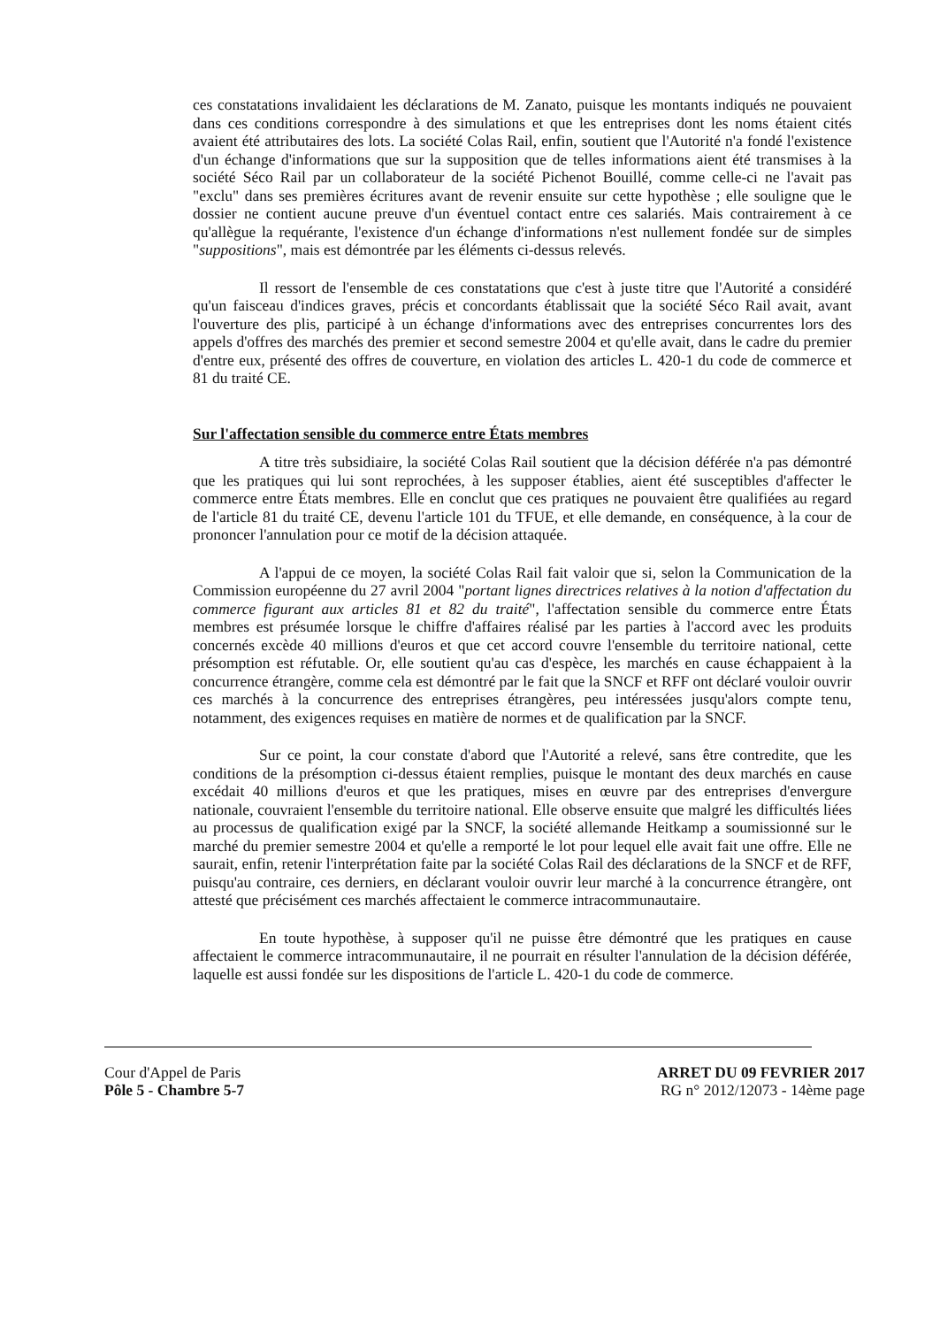ces constatations invalidaient les déclarations de M. Zanato, puisque les montants indiqués ne pouvaient dans ces conditions correspondre à des simulations et que les entreprises dont les noms étaient cités avaient été attributaires des lots. La société Colas Rail, enfin, soutient que l'Autorité n'a fondé l'existence d'un échange d'informations que sur la supposition que de telles informations aient été transmises à la société Séco Rail par un collaborateur de la société Pichenot Bouillé, comme celle-ci ne l'avait pas "exclu" dans ses premières écritures avant de revenir ensuite sur cette hypothèse ; elle souligne que le dossier ne contient aucune preuve d'un éventuel contact entre ces salariés. Mais contrairement à ce qu'allègue la requérante, l'existence d'un échange d'informations n'est nullement fondée sur de simples "suppositions", mais est démontrée par les éléments ci-dessus relevés.
Il ressort de l'ensemble de ces constatations que c'est à juste titre que l'Autorité a considéré qu'un faisceau d'indices graves, précis et concordants établissait que la société Séco Rail avait, avant l'ouverture des plis, participé à un échange d'informations avec des entreprises concurrentes lors des appels d'offres des marchés des premier et second semestre 2004 et qu'elle avait, dans le cadre du premier d'entre eux, présenté des offres de couverture, en violation des articles L. 420-1 du code de commerce et 81 du traité CE.
Sur l'affectation sensible du commerce entre États membres
A titre très subsidiaire, la société Colas Rail soutient que la décision déférée n'a pas démontré que les pratiques qui lui sont reprochées, à les supposer établies, aient été susceptibles d'affecter le commerce entre États membres. Elle en conclut que ces pratiques ne pouvaient être qualifiées au regard de l'article 81 du traité CE, devenu l'article 101 du TFUE, et elle demande, en conséquence, à la cour de prononcer l'annulation pour ce motif de la décision attaquée.
A l'appui de ce moyen, la société Colas Rail fait valoir que si, selon la Communication de la Commission européenne du 27 avril 2004 "portant lignes directrices relatives à la notion d'affectation du commerce figurant aux articles 81 et 82 du traité", l'affectation sensible du commerce entre États membres est présumée lorsque le chiffre d'affaires réalisé par les parties à l'accord avec les produits concernés excède 40 millions d'euros et que cet accord couvre l'ensemble du territoire national, cette présomption est réfutable. Or, elle soutient qu'au cas d'espèce, les marchés en cause échappaient à la concurrence étrangère, comme cela est démontré par le fait que la SNCF et RFF ont déclaré vouloir ouvrir ces marchés à la concurrence des entreprises étrangères, peu intéressées jusqu'alors compte tenu, notamment, des exigences requises en matière de normes et de qualification par la SNCF.
Sur ce point, la cour constate d'abord que l'Autorité a relevé, sans être contredite, que les conditions de la présomption ci-dessus étaient remplies, puisque le montant des deux marchés en cause excédait 40 millions d'euros et que les pratiques, mises en œuvre par des entreprises d'envergure nationale, couvraient l'ensemble du territoire national. Elle observe ensuite que malgré les difficultés liées au processus de qualification exigé par la SNCF, la société allemande Heitkamp a soumissionné sur le marché du premier semestre 2004 et qu'elle a remporté le lot pour lequel elle avait fait une offre. Elle ne saurait, enfin, retenir l'interprétation faite par la société Colas Rail des déclarations de la SNCF et de RFF, puisqu'au contraire, ces derniers, en déclarant vouloir ouvrir leur marché à la concurrence étrangère, ont attesté que précisément ces marchés affectaient le commerce intracommunautaire.
En toute hypothèse, à supposer qu'il ne puisse être démontré que les pratiques en cause affectaient le commerce intracommunautaire, il ne pourrait en résulter l'annulation de la décision déférée, laquelle est aussi fondée sur les dispositions de l'article L. 420-1 du code de commerce.
Cour d'Appel de Paris
Pôle 5 - Chambre 5-7
ARRET DU 09 FEVRIER 2017
RG n° 2012/12073 - 14ème page